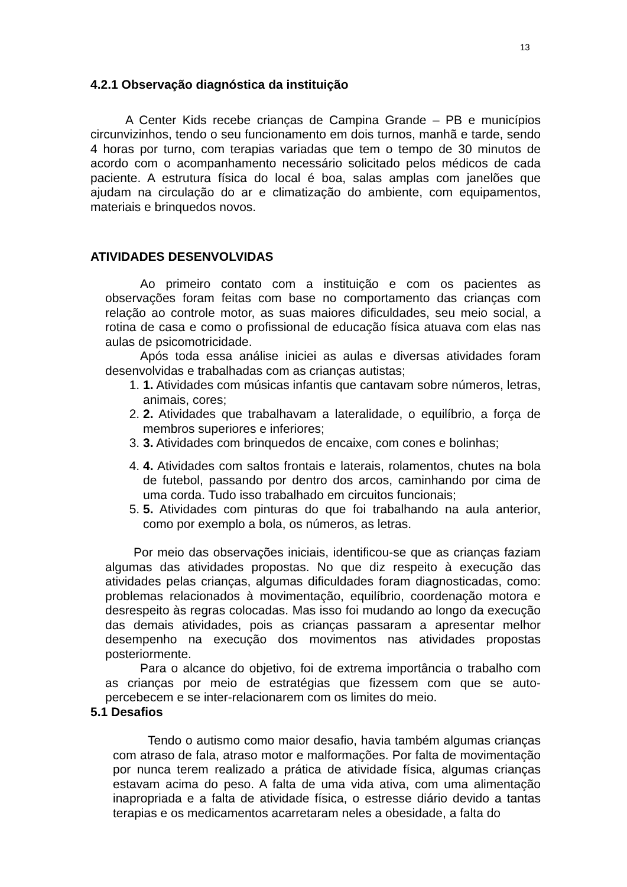13
4.2.1 Observação diagnóstica da instituição
A Center Kids recebe crianças de Campina Grande – PB e municípios circunvizinhos, tendo o seu funcionamento em dois turnos, manhã e tarde, sendo 4 horas por turno, com terapias variadas que tem o tempo de 30 minutos de acordo com o acompanhamento necessário solicitado pelos médicos de cada paciente. A estrutura física do local é boa, salas amplas com janelões que ajudam na circulação do ar e climatização do ambiente, com equipamentos, materiais e brinquedos novos.
ATIVIDADES DESENVOLVIDAS
Ao primeiro contato com a instituição e com os pacientes as observações foram feitas com base no comportamento das crianças com relação ao controle motor, as suas maiores dificuldades, seu meio social, a rotina de casa e como o profissional de educação física atuava com elas nas aulas de psicomotricidade.
Após toda essa análise iniciei as aulas e diversas atividades foram desenvolvidas e trabalhadas com as crianças autistas;
1. 1. Atividades com músicas infantis que cantavam sobre números, letras, animais, cores;
2. 2. Atividades que trabalhavam a lateralidade, o equilíbrio, a força de membros superiores e inferiores;
3. 3. Atividades com brinquedos de encaixe, com cones e bolinhas;
4. 4. Atividades com saltos frontais e laterais, rolamentos, chutes na bola de futebol, passando por dentro dos arcos, caminhando por cima de uma corda. Tudo isso trabalhado em circuitos funcionais;
5. 5. Atividades com pinturas do que foi trabalhando na aula anterior, como por exemplo a bola, os números, as letras.
Por meio das observações iniciais, identificou-se que as crianças faziam algumas das atividades propostas. No que diz respeito à execução das atividades pelas crianças, algumas dificuldades foram diagnosticadas, como: problemas relacionados à movimentação, equilíbrio, coordenação motora e desrespeito às regras colocadas. Mas isso foi mudando ao longo da execução das demais atividades, pois as crianças passaram a apresentar melhor desempenho na execução dos movimentos nas atividades propostas posteriormente.
Para o alcance do objetivo, foi de extrema importância o trabalho com as crianças por meio de estratégias que fizessem com que se auto-percebecem e se inter-relacionarem com os limites do meio.
5.1 Desafios
Tendo o autismo como maior desafio, havia também algumas crianças com atraso de fala, atraso motor e malformações. Por falta de movimentação por nunca terem realizado a prática de atividade física, algumas crianças estavam acima do peso. A falta de uma vida ativa, com uma alimentação inapropriada e a falta de atividade física, o estresse diário devido a tantas terapias e os medicamentos acarretaram neles a obesidade, a falta do